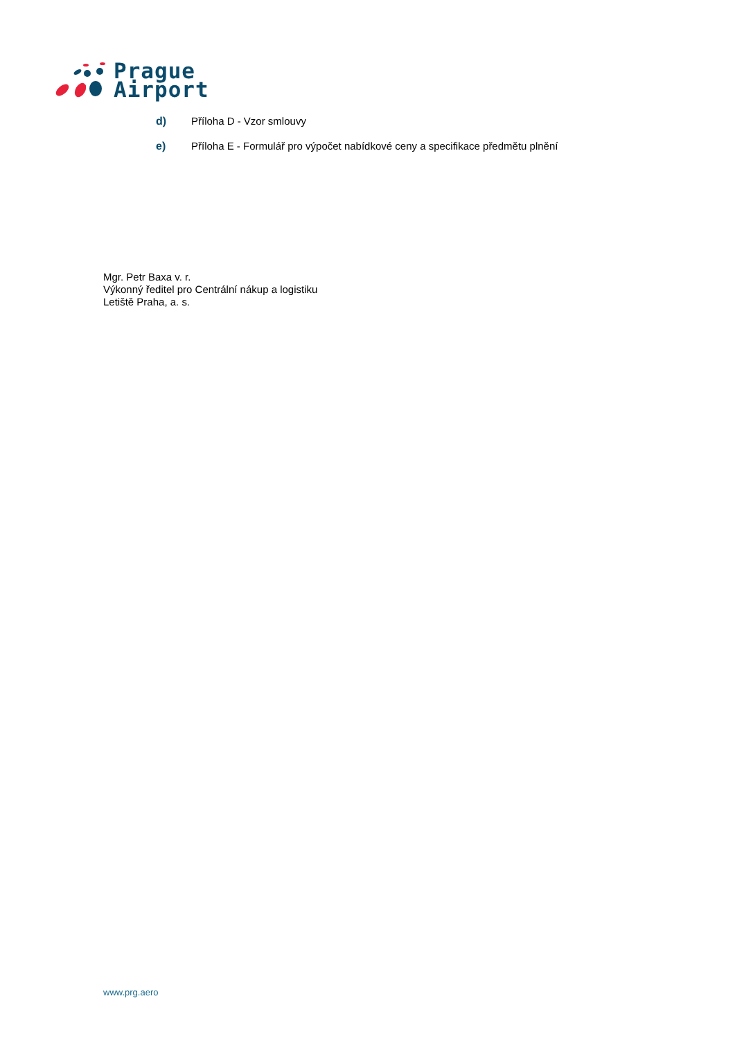Prague
Airport
d) Příloha D - Vzor smlouvy
e) Příloha E - Formulář pro výpočet nabídkové ceny a specifikace předmětu plnění
Mgr. Petr Baxa v. r.
Výkonný ředitel pro Centrální nákup a logistiku
Letiště Praha, a. s.
www.prg.aero